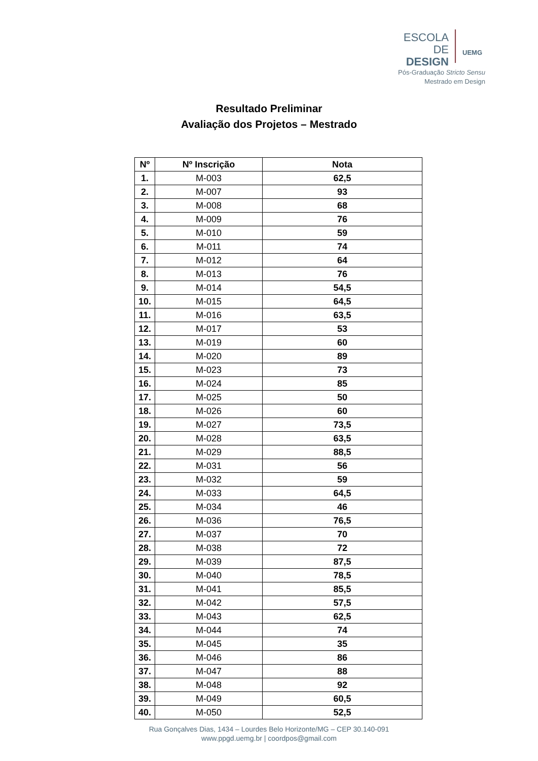ESCOLA DE
DESIGN
UEMG
Pós-Graduação Stricto Sensu
Mestrado em Design
Resultado Preliminar
Avaliação dos Projetos – Mestrado
| Nº | Nº Inscrição | Nota |
| --- | --- | --- |
| 1. | M-003 | 62,5 |
| 2. | M-007 | 93 |
| 3. | M-008 | 68 |
| 4. | M-009 | 76 |
| 5. | M-010 | 59 |
| 6. | M-011 | 74 |
| 7. | M-012 | 64 |
| 8. | M-013 | 76 |
| 9. | M-014 | 54,5 |
| 10. | M-015 | 64,5 |
| 11. | M-016 | 63,5 |
| 12. | M-017 | 53 |
| 13. | M-019 | 60 |
| 14. | M-020 | 89 |
| 15. | M-023 | 73 |
| 16. | M-024 | 85 |
| 17. | M-025 | 50 |
| 18. | M-026 | 60 |
| 19. | M-027 | 73,5 |
| 20. | M-028 | 63,5 |
| 21. | M-029 | 88,5 |
| 22. | M-031 | 56 |
| 23. | M-032 | 59 |
| 24. | M-033 | 64,5 |
| 25. | M-034 | 46 |
| 26. | M-036 | 76,5 |
| 27. | M-037 | 70 |
| 28. | M-038 | 72 |
| 29. | M-039 | 87,5 |
| 30. | M-040 | 78,5 |
| 31. | M-041 | 85,5 |
| 32. | M-042 | 57,5 |
| 33. | M-043 | 62,5 |
| 34. | M-044 | 74 |
| 35. | M-045 | 35 |
| 36. | M-046 | 86 |
| 37. | M-047 | 88 |
| 38. | M-048 | 92 |
| 39. | M-049 | 60,5 |
| 40. | M-050 | 52,5 |
Rua Gonçalves Dias, 1434 – Lourdes Belo Horizonte/MG – CEP 30.140-091
www.ppgd.uemg.br | coordpos@gmail.com